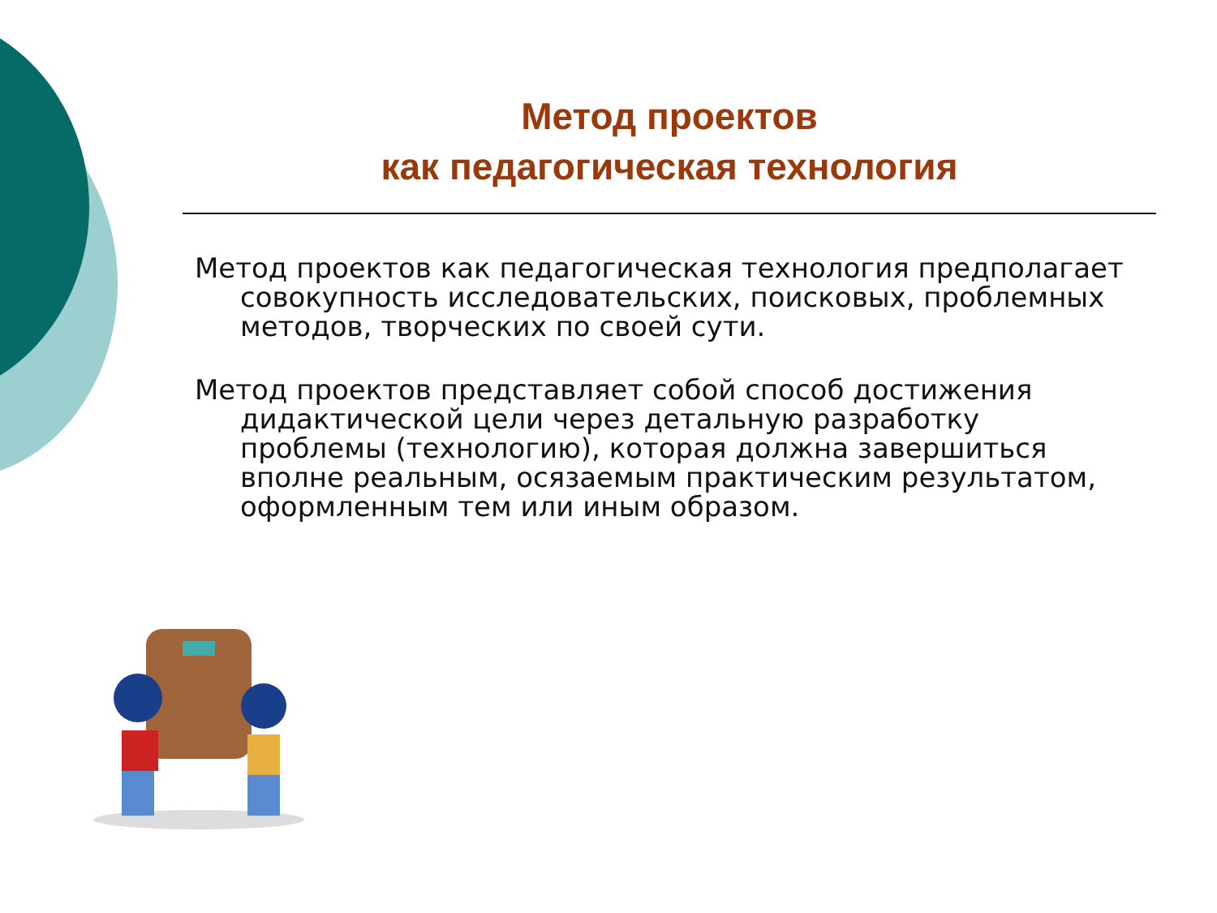Метод проектов
как педагогическая технология
Метод проектов как педагогическая технология предполагает совокупность исследовательских, поисковых, проблемных методов, творческих по своей сути.
Метод проектов представляет собой способ достижения дидактической цели через детальную разработку проблемы (технологию), которая должна завершиться вполне реальным, осязаемым практическим результатом, оформленным тем или иным образом.